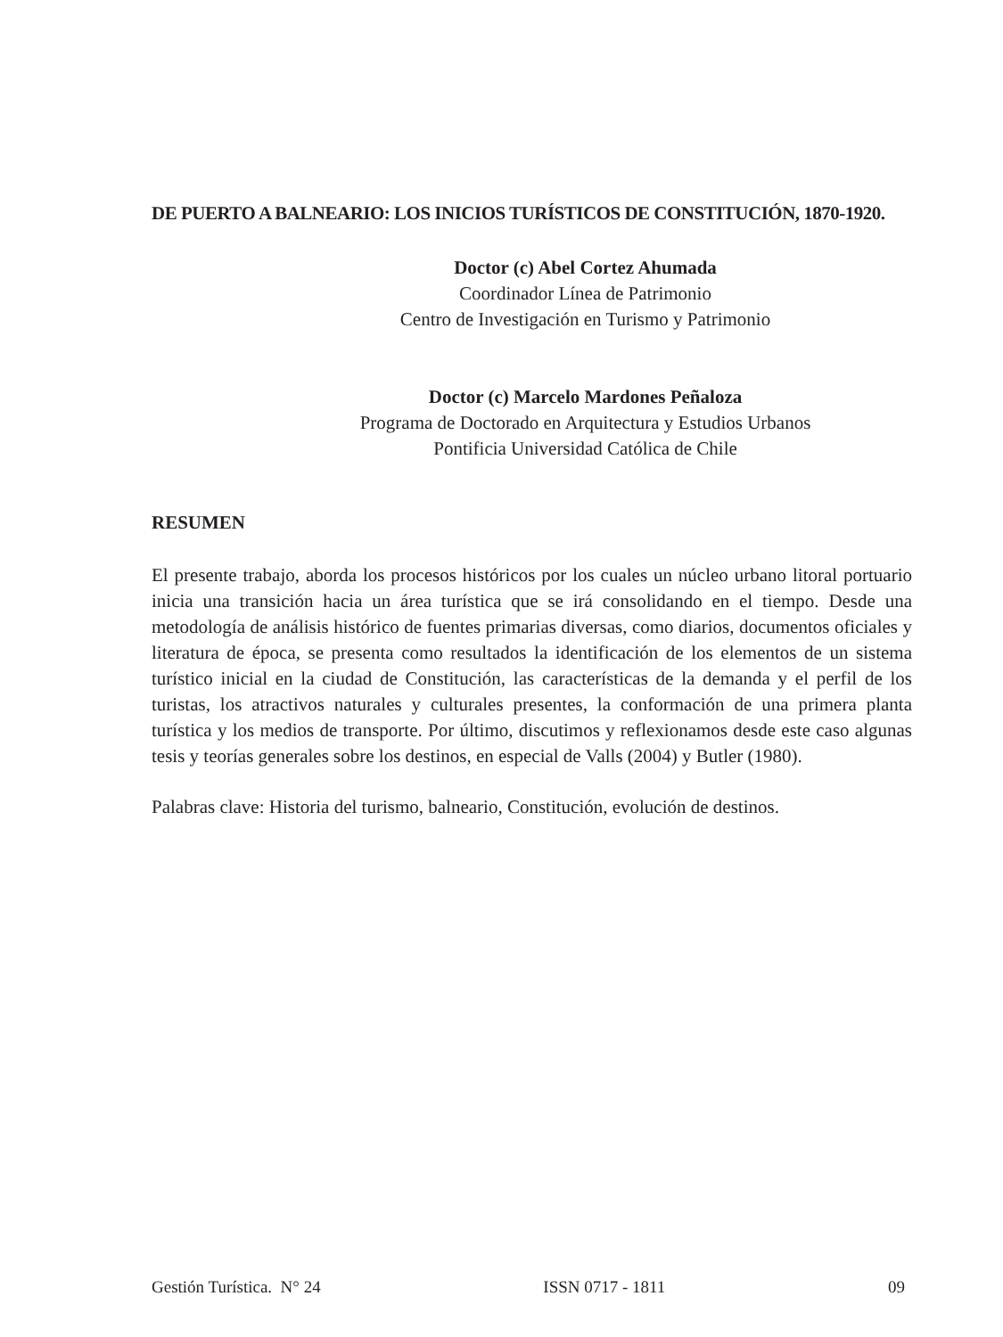DE PUERTO A BALNEARIO: LOS INICIOS TURÍSTICOS DE CONSTITUCIÓN, 1870-1920.
Doctor (c) Abel Cortez Ahumada
Coordinador Línea de Patrimonio
Centro de Investigación en Turismo y Patrimonio
Doctor (c) Marcelo Mardones Peñaloza
Programa de Doctorado en Arquitectura y Estudios Urbanos
Pontificia Universidad Católica de Chile
RESUMEN
El presente trabajo, aborda los procesos históricos por los cuales un núcleo urbano litoral portuario inicia una transición hacia un área turística que se irá consolidando en el tiempo. Desde una metodología de análisis histórico de fuentes primarias diversas, como diarios, documentos oficiales y literatura de época, se presenta como resultados la identificación de los elementos de un sistema turístico inicial en la ciudad de Constitución, las características de la demanda y el perfil de los turistas, los atractivos naturales y culturales presentes, la conformación de una primera planta turística y los medios de transporte. Por último, discutimos y reflexionamos desde este caso algunas tesis y teorías generales sobre los destinos, en especial de Valls (2004) y Butler (1980).
Palabras clave: Historia del turismo, balneario, Constitución, evolución de destinos.
Gestión Turística. N° 24 ISSN 0717 - 1811 09